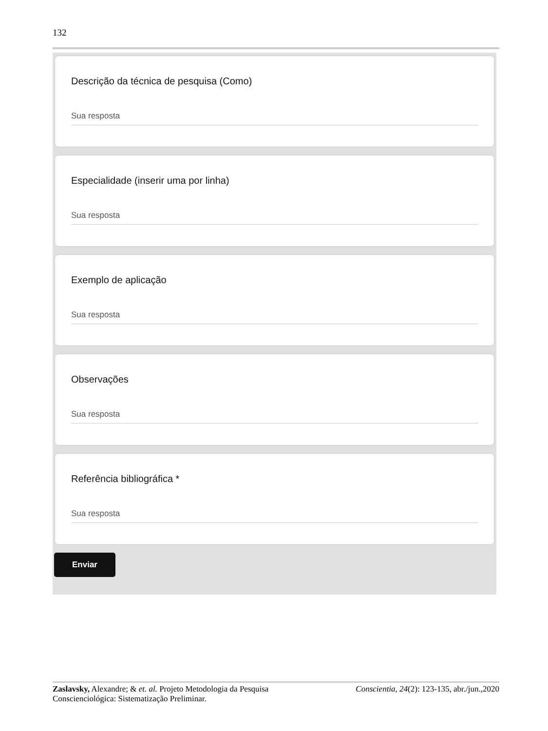132
Descrição da técnica de pesquisa (Como)
Sua resposta
Especialidade (inserir uma por linha)
Sua resposta
Exemplo de aplicação
Sua resposta
Observações
Sua resposta
Referência bibliográfica *
Sua resposta
Enviar
Zaslavsky, Alexandre; & et. al. Projeto Metodologia da Pesquisa Conscienciológica: Sistematização Preliminar.
Conscientia, 24(2): 123-135, abr./jun.,2020